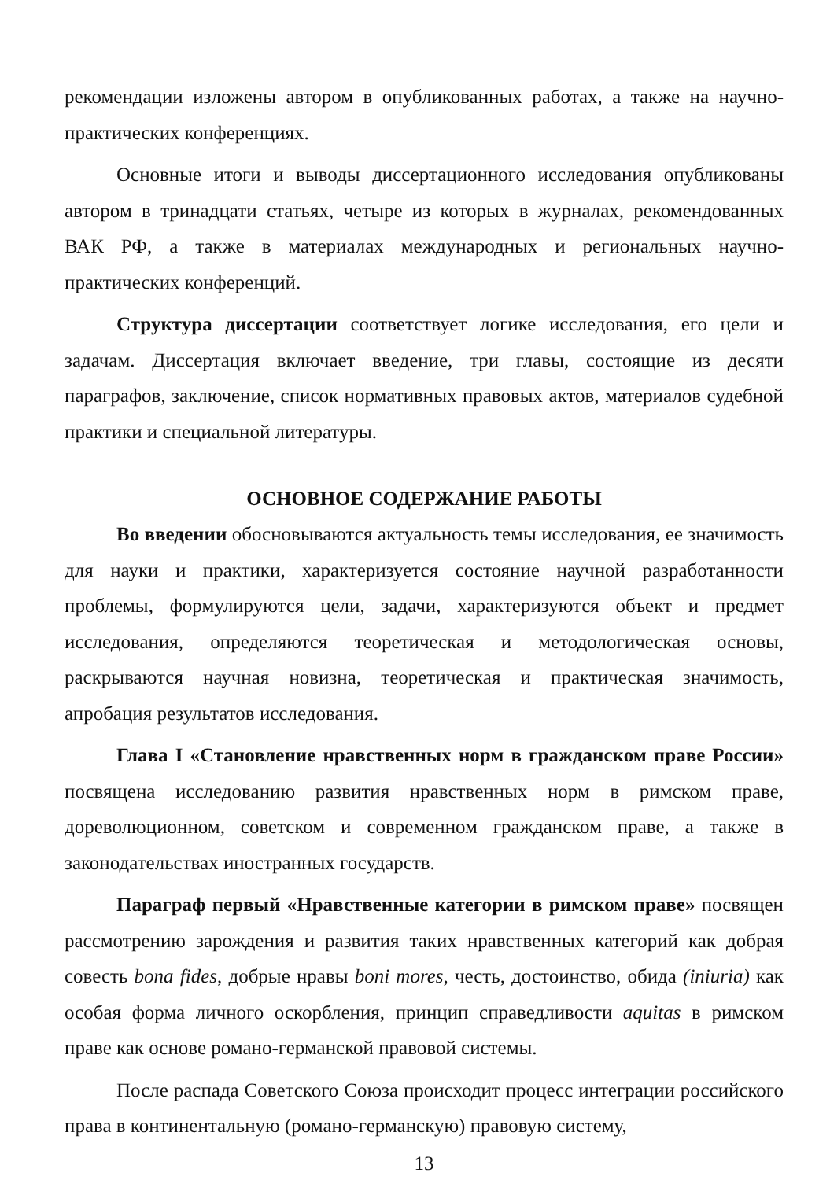рекомендации изложены автором в опубликованных работах, а также на научно-практических конференциях.
Основные итоги и выводы диссертационного исследования опубликованы автором в тринадцати статьях, четыре из которых в журналах, рекомендованных ВАК РФ, а также в материалах международных и региональных научно-практических конференций.
Структура диссертации соответствует логике исследования, его цели и задачам. Диссертация включает введение, три главы, состоящие из десяти параграфов, заключение, список нормативных правовых актов, материалов судебной практики и специальной литературы.
ОСНОВНОЕ СОДЕРЖАНИЕ РАБОТЫ
Во введении обосновываются актуальность темы исследования, ее значимость для науки и практики, характеризуется состояние научной разработанности проблемы, формулируются цели, задачи, характеризуются объект и предмет исследования, определяются теоретическая и методологическая основы, раскрываются научная новизна, теоретическая и практическая значимость, апробация результатов исследования.
Глава I «Становление нравственных норм в гражданском праве России» посвящена исследованию развития нравственных норм в римском праве, дореволюционном, советском и современном гражданском праве, а также в законодательствах иностранных государств.
Параграф первый «Нравственные категории в римском праве» посвящен рассмотрению зарождения и развития таких нравственных категорий как добрая совесть bona fides, добрые нравы boni mores, честь, достоинство, обида (iniuria) как особая форма личного оскорбления, принцип справедливости aquitas в римском праве как основе романо-германской правовой системы.
После распада Советского Союза происходит процесс интеграции российского права в континентальную (романо-германскую) правовую систему,
13